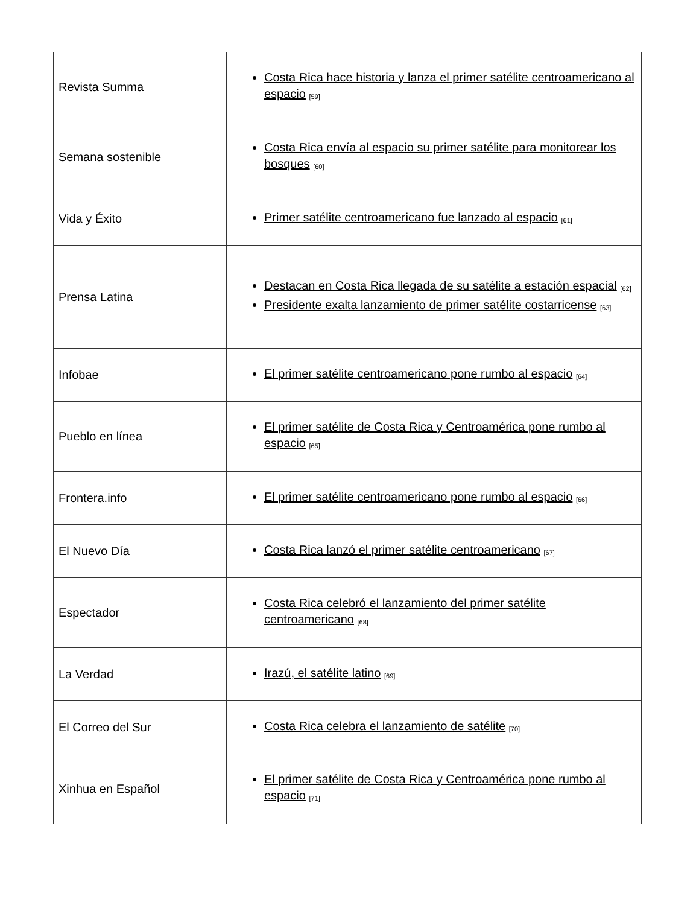| Revista Summa | Costa Rica hace historia y lanza el primer satélite centroamericano al espacio <sup>[59]</sup> |
| Semana sostenible | Costa Rica envía al espacio su primer satélite para monitorear los bosques <sup>[60]</sup> |
| Vida y Éxito | Primer satélite centroamericano fue lanzado al espacio <sup>[61]</sup> |
| Prensa Latina | Destacan en Costa Rica llegada de su satélite a estación espacial <sup>[62]</sup> Presidente exalta lanzamiento de primer satélite costarricense <sup>[63]</sup> |
| Infobae | El primer satélite centroamericano pone rumbo al espacio <sup>[64]</sup> |
| Pueblo en línea | El primer satélite de Costa Rica y Centroamérica pone rumbo al espacio <sup>[65]</sup> |
| Frontera.info | El primer satélite centroamericano pone rumbo al espacio <sup>[66]</sup> |
| El Nuevo Día | Costa Rica lanzó el primer satélite centroamericano <sup>[67]</sup> |
| Espectador | Costa Rica celebró el lanzamiento del primer satélite centroamericano <sup>[68]</sup> |
| La Verdad | Irazú, el satélite latino <sup>[69]</sup> |
| El Correo del Sur | Costa Rica celebra el lanzamiento de satélite <sup>[70]</sup> |
| Xinhua en Español | El primer satélite de Costa Rica y Centroamérica pone rumbo al espacio <sup>[71]</sup> |